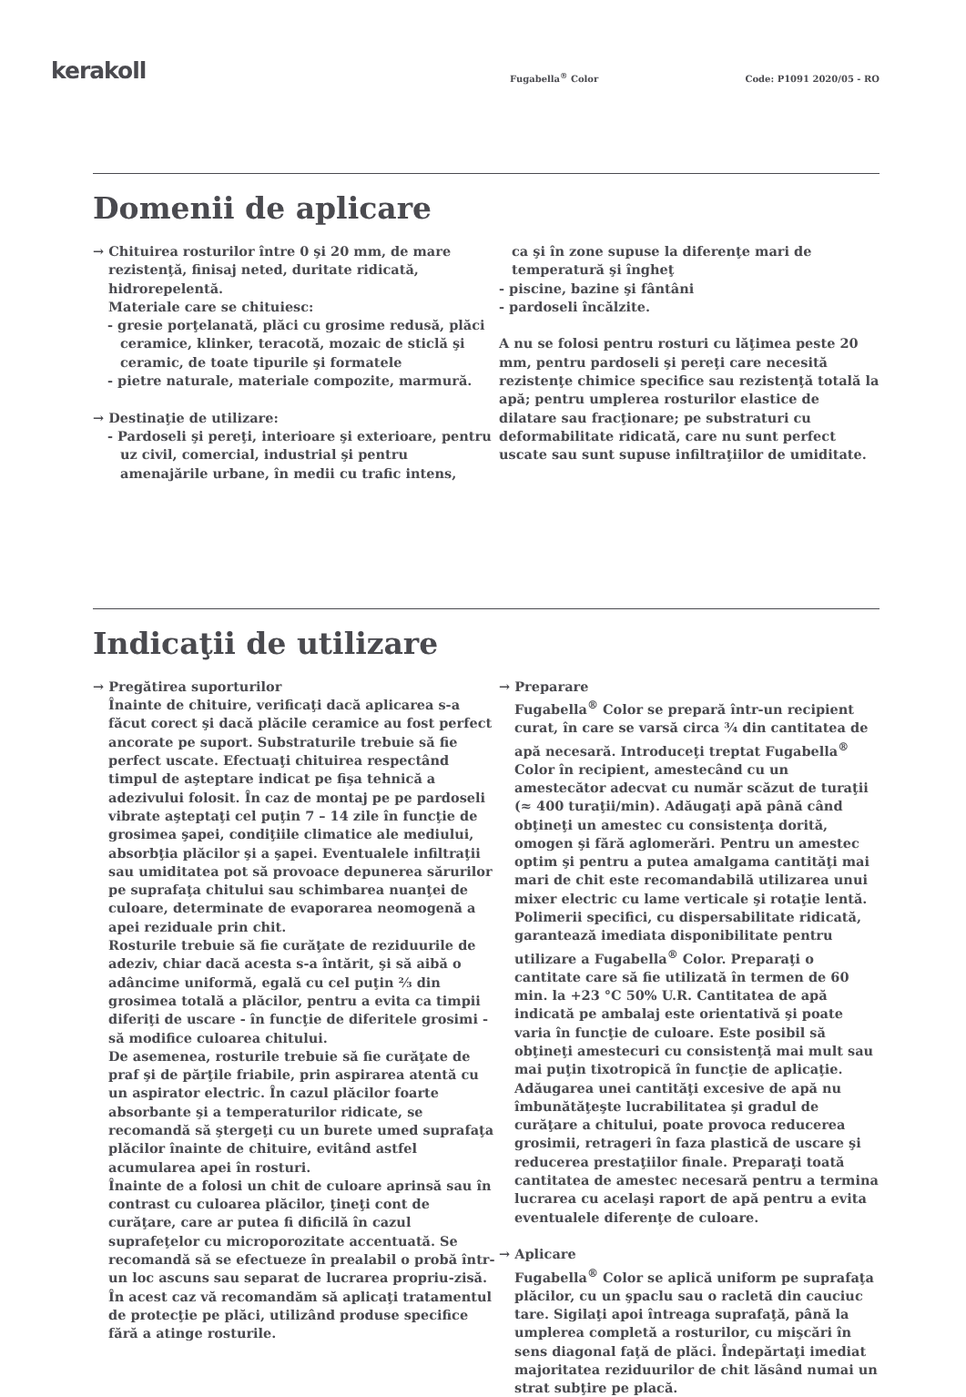kerakoll
Fugabella<sup>®</sup> Color
Code: P1091 2020/05 - RO
Domenii de aplicare
→ Chituirea rosturilor între 0 şi 20 mm, de mare
rezistenţă, finisaj neted, duritate ridicată, hidrorepelentă.
Materiale care se chituiesc:
- gresie porţelanată, plăci cu grosime redusă, plăci ceramice, klinker, teracotă, mozaic de sticlă şi ceramic, de toate tipurile şi formatele
- pietre naturale, materiale compozite, marmură.
→ Destinaţie de utilizare:
- Pardoseli şi pereţi, interioare şi exterioare, pentru uz civil, comercial, industrial şi pentru amenajările urbane, în medii cu trafic intens,
ca şi în zone supuse la diferenţe mari de temperatură şi îngheţ
- piscine, bazine şi fântâni
- pardoseli încălzite.
A nu se folosi pentru rosturi cu lăţimea peste 20 mm, pentru pardoseli şi pereţi care necesită rezistenţe chimice specifice sau rezistenţă totală la apă; pentru umplerea rosturilor elastice de dilatare sau fracţionare; pe substraturi cu deformabilitate ridicată, care nu sunt perfect uscate sau sunt supuse infiltraţiilor de umiditate.
Indicaţii de utilizare
→ Pregătirea suporturilor
Înainte de chituire, verificaţi dacă aplicarea s-a făcut corect şi dacă plăcile ceramice au fost perfect ancorate pe suport. Substraturile trebuie să fie perfect uscate. Efectuaţi chituirea respectând timpul de aşteptare indicat pe fişa tehnică a adezivului folosit. În caz de montaj pe pe pardoseli vibrate aşteptaţi cel puţin 7 – 14 zile în funcţie de grosimea şapei, condiţiile climatice ale mediului, absorbţia plăcilor şi a şapei. Eventualele infiltraţii sau umiditatea pot să provoace depunerea sărurilor pe suprafaţa chitului sau schimbarea nuanţei de culoare, determinate de evaporarea neomogenă a apei reziduale prin chit.
Rosturile trebuie să fie curăţate de reziduurile de adeziv, chiar dacă acesta s-a întărit, şi să aibă o adâncime uniformă, egală cu cel puţin ⅔ din grosimea totală a plăcilor, pentru a evita ca timpii diferiţi de uscare - în funcţie de diferitele grosimi - să modifice culoarea chitului.
De asemenea, rosturile trebuie să fie curăţate de praf şi de părţile friabile, prin aspirarea atentă cu un aspirator electric. În cazul plăcilor foarte absorbante şi a temperaturilor ridicate, se recomandă să ştergeţi cu un burete umed suprafaţa plăcilor înainte de chituire, evitând astfel acumularea apei în rosturi.
Înainte de a folosi un chit de culoare aprinsă sau în contrast cu culoarea plăcilor, ţineţi cont de curăţare, care ar putea fi dificilă în cazul suprafeţelor cu microporozitate accentuată. Se recomandă să se efectueze în prealabil o probă într-un loc ascuns sau separat de lucrarea propriu-zisă. În acest caz vă recomandăm să aplicaţi tratamentul de protecţie pe plăci, utilizând produse specifice fără a atinge rosturile.
→ Preparare
Fugabella<sup>®</sup> Color se prepară într-un recipient curat, în care se varsă circa ¾ din cantitatea de apă necesară. Introduceţi treptat Fugabella<sup>®</sup> Color în recipient, amestecând cu un amestecător adecvat cu număr scăzut de turaţii (≈ 400 turaţii/min). Adăugaţi apă până când obţineţi un amestec cu consistenţa dorită, omogen şi fără aglomerări. Pentru un amestec optim şi pentru a putea amalgama cantităţi mai mari de chit este recomandabilă utilizarea unui mixer electric cu lame verticale şi rotaţie lentă. Polimerii specifici, cu dispersabilitate ridicată, garantează imediata disponibilitate pentru utilizare a Fugabella<sup>®</sup> Color. Preparaţi o cantitate care să fie utilizată în termen de 60 min. la +23 °C 50% U.R. Cantitatea de apă indicată pe ambalaj este orientativă şi poate varia în funcţie de culoare. Este posibil să obţineţi amestecuri cu consistenţă mai mult sau mai puţin tixotropică în funcţie de aplicaţie. Adăugarea unei cantităţi excesive de apă nu îmbunătăţeşte lucrabilitatea şi gradul de curăţare a chitului, poate provoca reducerea grosimii, retrageri în faza plastică de uscare şi reducerea prestaţiilor finale. Preparaţi toată cantitatea de amestec necesară pentru a termina lucrarea cu acelaşi raport de apă pentru a evita eventualele diferenţe de culoare.
→ Aplicare
Fugabella<sup>®</sup> Color se aplică uniform pe suprafaţa plăcilor, cu un şpaclu sau o racletă din cauciuc tare. Sigilaţi apoi întreaga suprafaţă, până la umplerea completă a rosturilor, cu mişcări în sens diagonal faţă de plăci. Îndepărtaţi imediat majoritatea reziduurilor de chit lăsând numai un strat subţire pe placă.